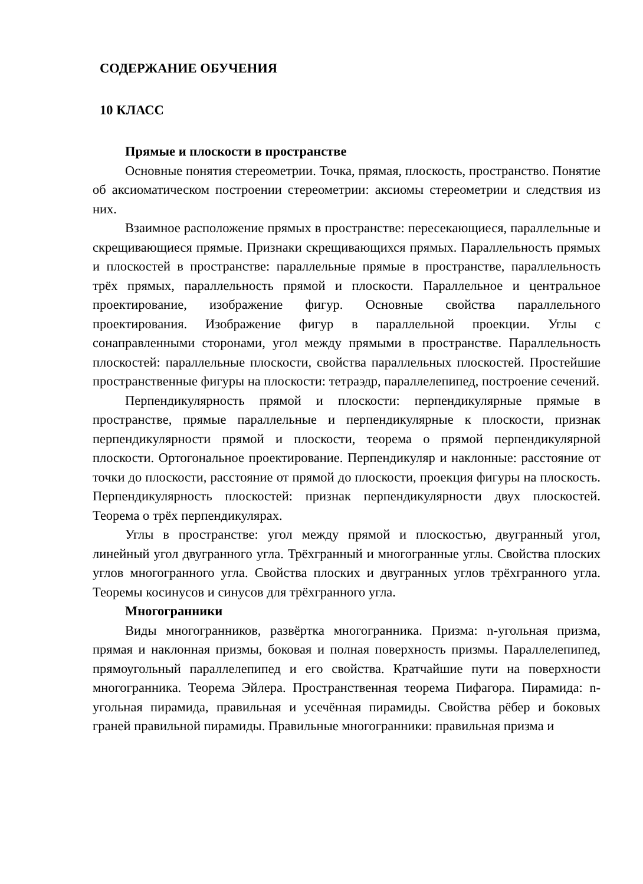СОДЕРЖАНИЕ ОБУЧЕНИЯ
10 КЛАСС
Прямые и плоскости в пространстве
Основные понятия стереометрии. Точка, прямая, плоскость, пространство. Понятие об аксиоматическом построении стереометрии: аксиомы стереометрии и следствия из них.
Взаимное расположение прямых в пространстве: пересекающиеся, параллельные и скрещивающиеся прямые. Признаки скрещивающихся прямых. Параллельность прямых и плоскостей в пространстве: параллельные прямые в пространстве, параллельность трёх прямых, параллельность прямой и плоскости. Параллельное и центральное проектирование, изображение фигур. Основные свойства параллельного проектирования. Изображение фигур в параллельной проекции. Углы с сонаправленными сторонами, угол между прямыми в пространстве. Параллельность плоскостей: параллельные плоскости, свойства параллельных плоскостей. Простейшие пространственные фигуры на плоскости: тетраэдр, параллелепипед, построение сечений.
Перпендикулярность прямой и плоскости: перпендикулярные прямые в пространстве, прямые параллельные и перпендикулярные к плоскости, признак перпендикулярности прямой и плоскости, теорема о прямой перпендикулярной плоскости. Ортогональное проектирование. Перпендикуляр и наклонные: расстояние от точки до плоскости, расстояние от прямой до плоскости, проекция фигуры на плоскость. Перпендикулярность плоскостей: признак перпендикулярности двух плоскостей. Теорема о трёх перпендикулярах.
Углы в пространстве: угол между прямой и плоскостью, двугранный угол, линейный угол двугранного угла. Трёхгранный и многогранные углы. Свойства плоских углов многогранного угла. Свойства плоских и двугранных углов трёхгранного угла. Теоремы косинусов и синусов для трёхгранного угла.
Многогранники
Виды многогранников, развёртка многогранника. Призма: n-угольная призма, прямая и наклонная призмы, боковая и полная поверхность призмы. Параллелепипед, прямоугольный параллелепипед и его свойства. Кратчайшие пути на поверхности многогранника. Теорема Эйлера. Пространственная теорема Пифагора. Пирамида: n-угольная пирамида, правильная и усечённая пирамиды. Свойства рёбер и боковых граней правильной пирамиды. Правильные многогранники: правильная призма и